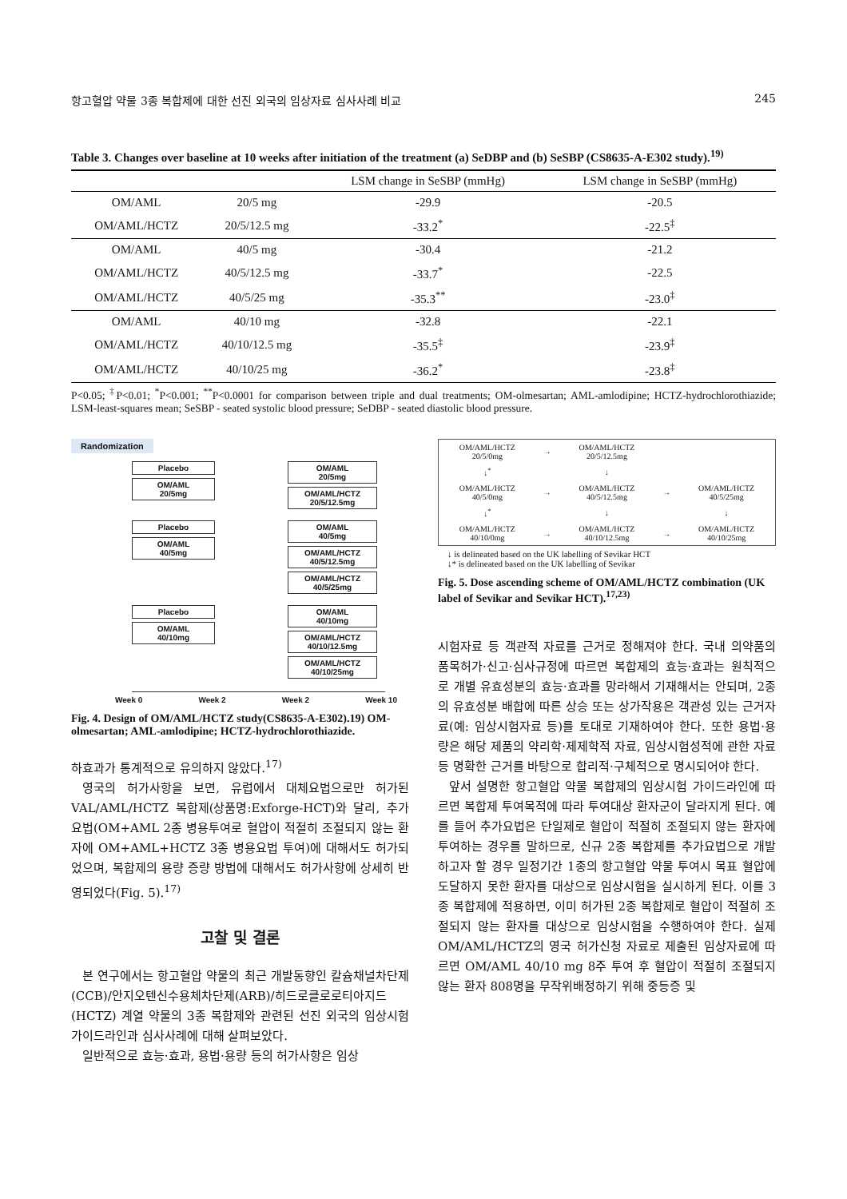항고혈압 약물 3종 복합제에 대한 선진 외국의 임상자료 심사사례 비교 245
Table 3. Changes over baseline at 10 weeks after initiation of the treatment (a) SeDBP and (b) SeSBP (CS8635-A-E302 study).<sup>19)</sup>
| | | LSM change in SeSBP (mmHg) | LSM change in SeSBP (mmHg) |
| --- | --- | --- | --- |
| OM/AML | 20/5 mg | -29.9 | -20.5 |
| OM/AML/HCTZ | 20/5/12.5 mg | -33.2<sup>*</sup> | -22.5<sup>‡</sup> |
| OM/AML | 40/5 mg | -30.4 | -21.2 |
| OM/AML/HCTZ | 40/5/12.5 mg | -33.7<sup>*</sup> | -22.5 |
| OM/AML/HCTZ | 40/5/25 mg | -35.3<sup>**</sup> | -23.0<sup>‡</sup> |
| OM/AML | 40/10 mg | -32.8 | -22.1 |
| OM/AML/HCTZ | 40/10/12.5 mg | -35.5<sup>‡</sup> | -23.9<sup>‡</sup> |
| OM/AML/HCTZ | 40/10/25 mg | -36.2<sup>*</sup> | -23.8<sup>‡</sup> |
P<0.05; <sup>‡</sup>P<0.01; <sup>*</sup>P<0.001; <sup>**</sup>P<0.0001 for comparison between triple and dual treatments; OM-olmesartan; AML-amlodipine; HCTZ-hydrochlorothiazide; LSM-least-squares mean; SeSBP - seated systolic blood pressure; SeDBP - seated diastolic blood pressure.
Randomization
Placebo
OM/AML
20/5mg
OM/AML
20/5mg
OM/AML/HCTZ
20/5/12.5mg
Placebo
OM/AML
40/5mg
OM/AML
40/5mg
OM/AML/HCTZ
40/5/12.5mg
OM/AML/HCTZ
40/5/25mg
Placebo
OM/AML
40/10mg
OM/AML
40/10mg
OM/AML/HCTZ
40/10/12.5mg
OM/AML/HCTZ
40/10/25mg
Week 0 Week 2 Week 2 Week 10
Fig. 4. Design of OM/AML/HCTZ study(CS8635-A-E302).19) OM-olmesartan; AML-amlodipine; HCTZ-hydrochlorothiazide.
하효과가 통계적으로 유의하지 않았다.<sup>17)</sup>
영국의 허가사항을 보면, 유럽에서 대체요법으로만 허가된 VAL/AML/HCTZ 복합제(상품명:Exforge-HCT)와 달리, 추가요법(OM+AML 2종 병용투여로 혈압이 적절히 조절되지 않는 환자에 OM+AML+HCTZ 3종 병용요법 투여)에 대해서도 허가되었으며, 복합제의 용량 증량 방법에 대해서도 허가사항에 상세히 반영되었다(Fig. 5).<sup>17)</sup>
고찰 및 결론
본 연구에서는 항고혈압 약물의 최근 개발동향인 칼슘채널차단제(CCB)/안지오텐신수용체차단제(ARB)/히드로클로로티아지드(HCTZ) 계열 약물의 3종 복합제와 관련된 선진 외국의 임상시험 가이드라인과 심사사례에 대해 살펴보았다.
일반적으로 효능·효과, 용법·용량 등의 허가사항은 임상
| OM/AML/HCTZ 20/5/0mg | → | OM/AML/HCTZ 20/5/12.5mg | | |
| ↓<sup>*</sup> | | ↓ | | |
| OM/AML/HCTZ 40/5/0mg | → | OM/AML/HCTZ 40/5/12.5mg | → | OM/AML/HCTZ 40/5/25mg |
| ↓<sup>*</sup> | | ↓ | | ↓ |
| OM/AML/HCTZ 40/10/0mg | → | OM/AML/HCTZ 40/10/12.5mg | → | OM/AML/HCTZ 40/10/25mg |
↓ is delineated based on the UK labelling of Sevikar HCT
↓* is delineated based on the UK labelling of Sevikar
Fig. 5. Dose ascending scheme of OM/AML/HCTZ combination (UK label of Sevikar and Sevikar HCT).<sup>17,23)</sup>
시험자료 등 객관적 자료를 근거로 정해져야 한다. 국내 의약품의 품목허가·신고·심사규정에 따르면 복합제의 효능·효과는 원칙적으로 개별 유효성분의 효능·효과를 망라해서 기재해서는 안되며, 2종의 유효성분 배합에 따른 상승 또는 상가작용은 객관성 있는 근거자료(예: 임상시험자료 등)를 토대로 기재하여야 한다. 또한 용법·용량은 해당 제품의 약리학·제제학적 자료, 임상시험성적에 관한 자료 등 명확한 근거를 바탕으로 합리적·구체적으로 명시되어야 한다.
앞서 설명한 항고혈압 약물 복합제의 임상시험 가이드라인에 따르면 복합제 투여목적에 따라 투여대상 환자군이 달라지게 된다. 예를 들어 추가요법은 단일제로 혈압이 적절히 조절되지 않는 환자에 투여하는 경우를 말하므로, 신규 2종 복합제를 추가요법으로 개발하고자 할 경우 일정기간 1종의 항고혈압 약물 투여시 목표 혈압에 도달하지 못한 환자를 대상으로 임상시험을 실시하게 된다. 이를 3종 복합제에 적용하면, 이미 허가된 2종 복합제로 혈압이 적절히 조절되지 않는 환자를 대상으로 임상시험을 수행하여야 한다. 실제 OM/AML/HCTZ의 영국 허가신청 자료로 제출된 임상자료에 따르면 OM/AML 40/10 mg 8주 투여 후 혈압이 적절히 조절되지 않는 환자 808명을 무작위배정하기 위해 중등증 및